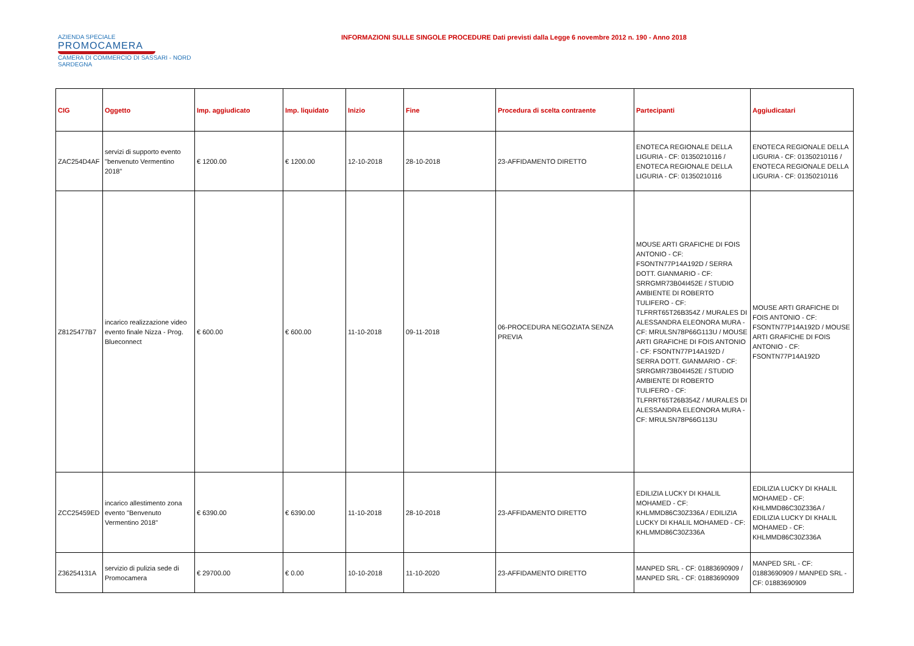AZIENDA SPECIALE
PROMOCAMERA
CAMERA DI COMMERCIO DI SASSARI - NORD SARDEGNA
INFORMAZIONI SULLE SINGOLE PROCEDURE Dati previsti dalla Legge 6 novembre 2012 n. 190 - Anno 2018
| CIG | Oggetto | Imp. aggiudicato | Imp. liquidato | Inizio | Fine | Procedura di scelta contraente | Partecipanti | Aggiudicatari |
| --- | --- | --- | --- | --- | --- | --- | --- | --- |
| ZAC254D4AF | servizi di supporto evento "benvenuto Vermentino 2018" | € 1200.00 | € 1200.00 | 12-10-2018 | 28-10-2018 | 23-AFFIDAMENTO DIRETTO | ENOTECA REGIONALE DELLA LIGURIA - CF: 01350210116 / ENOTECA REGIONALE DELLA LIGURIA - CF: 01350210116 | ENOTECA REGIONALE DELLA LIGURIA - CF: 01350210116 / ENOTECA REGIONALE DELLA LIGURIA - CF: 01350210116 |
| Z8125477B7 | incarico realizzazione video evento finale Nizza - Prog. Blueconnect | € 600.00 | € 600.00 | 11-10-2018 | 09-11-2018 | 06-PROCEDURA NEGOZIATA SENZA PREVIA | MOUSE ARTI GRAFICHE DI FOIS ANTONIO - CF: FSONTN77P14A192D / SERRA DOTT. GIANMARIO - CF: SRRGMR73B04I452E / STUDIO AMBIENTE DI ROBERTO TULIFERO - CF: TLFRRT65T26B354Z / MURALES DI ALESSANDRA ELEONORA MURA - CF: MRULSN78P66G113U / MOUSE ARTI GRAFICHE DI FOIS ANTONIO - CF: FSONTN77P14A192D / SERRA DOTT. GIANMARIO - CF: SRRGMR73B04I452E / STUDIO AMBIENTE DI ROBERTO TULIFERO - CF: TLFRRT65T26B354Z / MURALES DI ALESSANDRA ELEONORA MURA - CF: MRULSN78P66G113U | MOUSE ARTI GRAFICHE DI FOIS ANTONIO - CF: FSONTN77P14A192D / MOUSE ARTI GRAFICHE DI FOIS ANTONIO - CF: FSONTN77P14A192D |
| ZCC25459ED | incarico allestimento zona evento "Benvenuto Vermentino 2018" | € 6390.00 | € 6390.00 | 11-10-2018 | 28-10-2018 | 23-AFFIDAMENTO DIRETTO | EDILIZIA LUCKY DI KHALIL MOHAMED - CF: KHLMMD86C30Z336A / EDILIZIA LUCKY DI KHALIL MOHAMED - CF: KHLMMD86C30Z336A | EDILIZIA LUCKY DI KHALIL MOHAMED - CF: KHLMMD86C30Z336A / EDILIZIA LUCKY DI KHALIL MOHAMED - CF: KHLMMD86C30Z336A |
| Z36254131A | servizio di pulizia sede di Promocamera | € 29700.00 | € 0.00 | 10-10-2018 | 11-10-2020 | 23-AFFIDAMENTO DIRETTO | MANPED SRL - CF: 01883690909 / MANPED SRL - CF: 01883690909 | MANPED SRL - CF: 01883690909 / MANPED SRL - CF: 01883690909 |